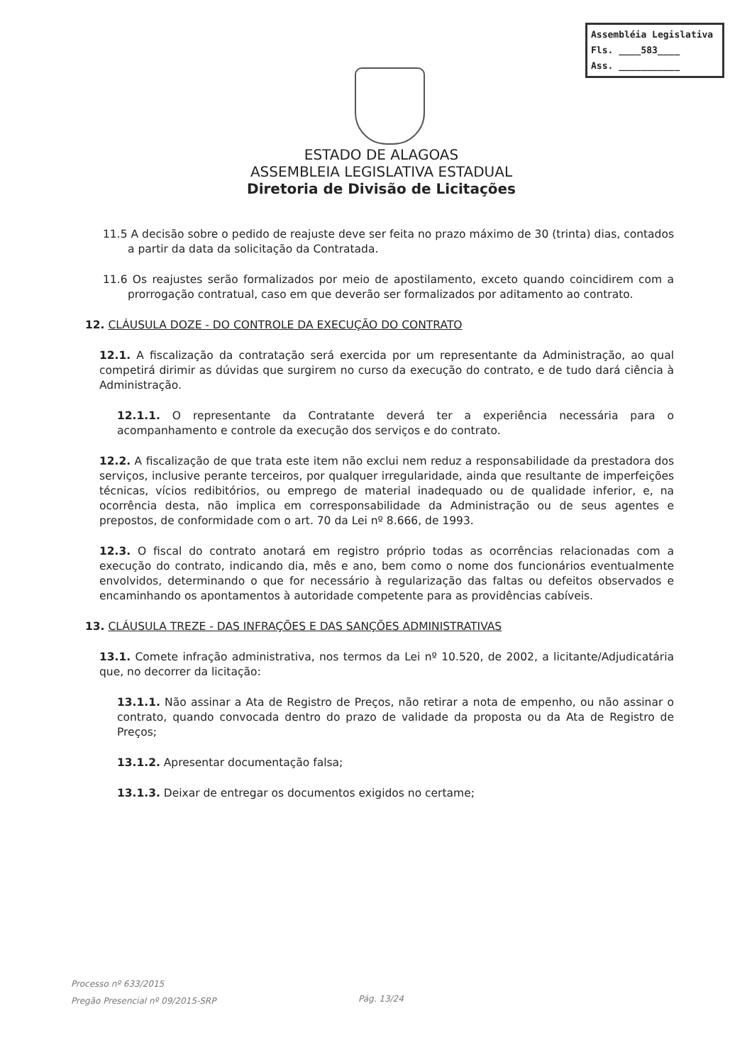Assembléia Legislativa
Fls. ____583____
Ass. ___________
ESTADO DE ALAGOAS
ASSEMBLEIA LEGISLATIVA ESTADUAL
Diretoria de Divisão de Licitações
11.5 A decisão sobre o pedido de reajuste deve ser feita no prazo máximo de 30 (trinta) dias, contados a partir da data da solicitação da Contratada.
11.6 Os reajustes serão formalizados por meio de apostilamento, exceto quando coincidirem com a prorrogação contratual, caso em que deverão ser formalizados por aditamento ao contrato.
12. CLÁUSULA DOZE - DO CONTROLE DA EXECUÇÃO DO CONTRATO
12.1. A fiscalização da contratação será exercida por um representante da Administração, ao qual competirá dirimir as dúvidas que surgirem no curso da execução do contrato, e de tudo dará ciência à Administração.
12.1.1. O representante da Contratante deverá ter a experiência necessária para o acompanhamento e controle da execução dos serviços e do contrato.
12.2. A fiscalização de que trata este item não exclui nem reduz a responsabilidade da prestadora dos serviços, inclusive perante terceiros, por qualquer irregularidade, ainda que resultante de imperfeições técnicas, vícios redibitórios, ou emprego de material inadequado ou de qualidade inferior, e, na ocorrência desta, não implica em corresponsabilidade da Administração ou de seus agentes e prepostos, de conformidade com o art. 70 da Lei nº 8.666, de 1993.
12.3. O fiscal do contrato anotará em registro próprio todas as ocorrências relacionadas com a execução do contrato, indicando dia, mês e ano, bem como o nome dos funcionários eventualmente envolvidos, determinando o que for necessário à regularização das faltas ou defeitos observados e encaminhando os apontamentos à autoridade competente para as providências cabíveis.
13. CLÁUSULA TREZE - DAS INFRAÇÕES E DAS SANÇÕES ADMINISTRATIVAS
13.1. Comete infração administrativa, nos termos da Lei nº 10.520, de 2002, a licitante/Adjudicatária que, no decorrer da licitação:
13.1.1. Não assinar a Ata de Registro de Preços, não retirar a nota de empenho, ou não assinar o contrato, quando convocada dentro do prazo de validade da proposta ou da Ata de Registro de Preços;
13.1.2. Apresentar documentação falsa;
13.1.3. Deixar de entregar os documentos exigidos no certame;
Processo nº 633/2015
Pregão Presencial nº 09/2015-SRP
Pág. 13/24